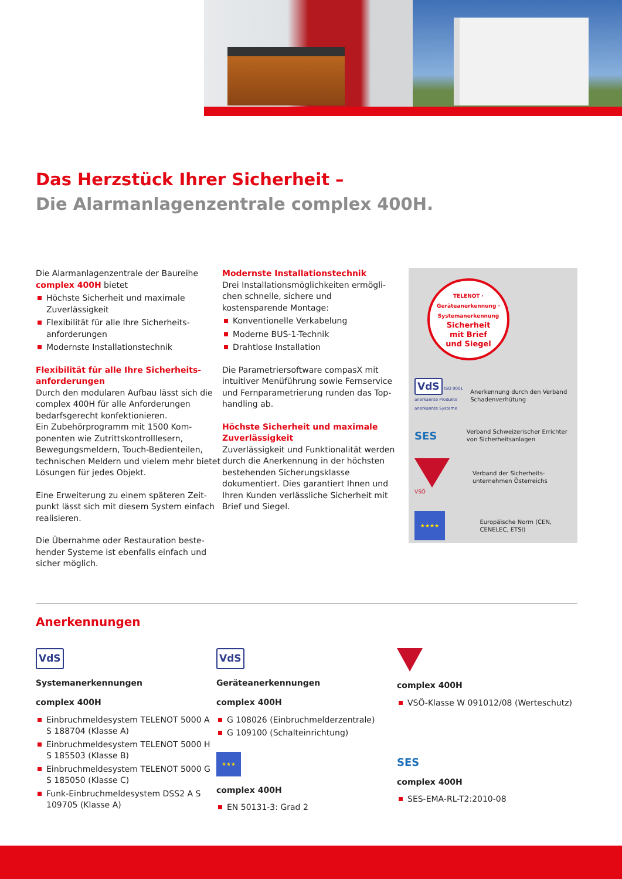Das Herzstück Ihrer Sicherheit –
Die Alarmanlagenzentrale complex 400H.
Die Alarmanlagenzentrale der Baureihe complex 400H bietet
Höchste Sicherheit und maximale Zuverlässigkeit
Flexibilität für alle Ihre Sicherheits­anforderungen
Modernste Installationstechnik
Flexibilität für alle Ihre Sicherheits­anforderungen
Durch den modularen Aufbau lässt sich die complex 400H für alle Anforderungen bedarfsgerecht konfektionieren.
Ein Zubehörprogramm mit 1500 Kom­ponenten wie Zutrittskontrolllesern, Bewegungsmeldern, Touch-Bedienteilen, technischen Meldern und vielem mehr bietet Lösungen für jedes Objekt.
Eine Erweiterung zu einem späteren Zeit­punkt lässt sich mit diesem System einfach realisieren.
Die Übernahme oder Restauration beste­hender Systeme ist ebenfalls einfach und sicher möglich.
Modernste Installationstechnik
Drei Installationsmöglichkeiten ermögli­chen schnelle, sichere und kostensparende Montage:
Konventionelle Verkabelung
Moderne BUS-1-Technik
Drahtlose Installation
Die Parametriersoftware compasX mit intuitiver Menüführung sowie Fernservice und Fernparametrierung runden das Top­handling ab.
Höchste Sicherheit und maximale Zuver­lässigkeit
Zuverlässigkeit und Funktionalität werden durch die Anerkennung in der höchsten be­stehenden Sicherungsklasse dokumentiert. Dies garantiert Ihnen und Ihren Kunden verlässliche Sicherheit mit Brief und Siegel.
TELENOT · Geräteanerkennung · Systemanerkennung
Sicherheit
mit Brief
und Siegel
VdS ISO 9001 anerkannte Produkte anerkannte Systeme
Anerkennung durch den Verband Schadenver­hütung
SES
Verband Schweizerischer Errichter von Sicherheits­anlagen
VSÖ
Verband der Sicherheits­unternehmen Österreichs
★★★★
Europäische Norm (CEN, CENELEC, ETSI)
Anerkennungen
VdS
Systemanerkennungen
complex 400H
Einbruchmeldesystem TELENOT 5000 A S 188704 (Klasse A)
Einbruchmeldesystem TELENOT 5000 H S 185503 (Klasse B)
Einbruchmeldesystem TELENOT 5000 G S 185050 (Klasse C)
Funk-Einbruchmeldesystem DSS2 A S 109705 (Klasse A)
VdS
Geräteanerkennungen
complex 400H
G 108026 (Einbruchmelderzentrale)
G 109100 (Schalteinrichtung)
★★★
complex 400H
EN 50131-3: Grad 2
complex 400H
VSÖ-Klasse W 091012/08 (Werteschutz)
SES
complex 400H
SES-EMA-RL-T2:2010-08